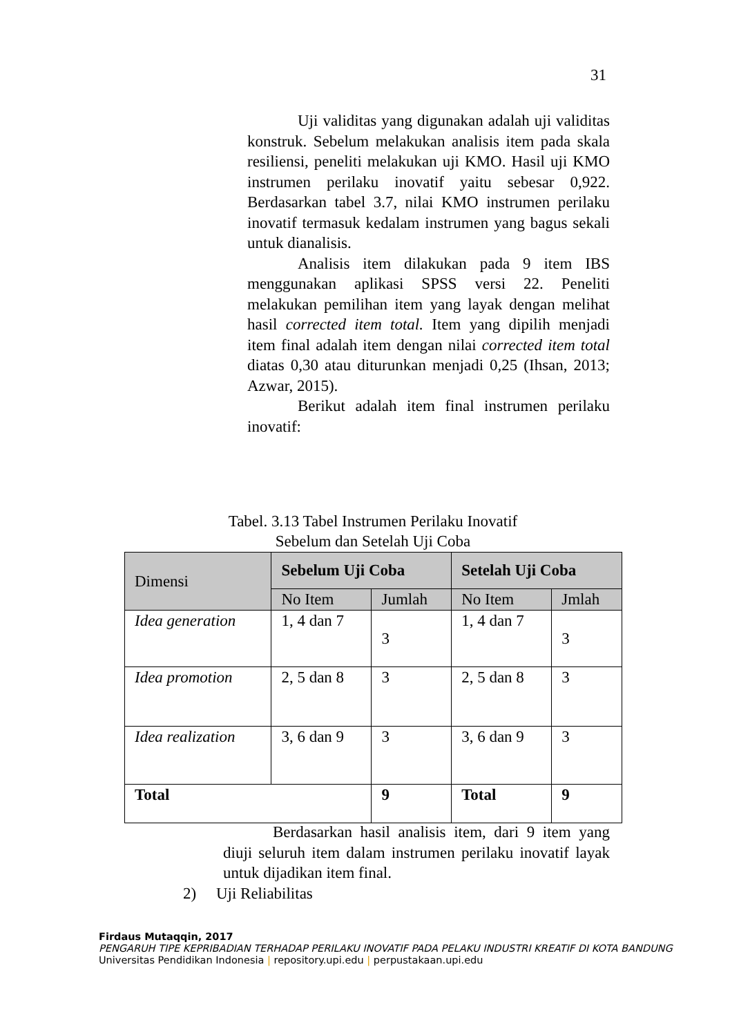31
Uji validitas yang digunakan adalah uji validitas konstruk. Sebelum melakukan analisis item pada skala resiliensi, peneliti melakukan uji KMO. Hasil uji KMO instrumen perilaku inovatif yaitu sebesar 0,922. Berdasarkan tabel 3.7, nilai KMO instrumen perilaku inovatif termasuk kedalam instrumen yang bagus sekali untuk dianalisis.
Analisis item dilakukan pada 9 item IBS menggunakan aplikasi SPSS versi 22. Peneliti melakukan pemilihan item yang layak dengan melihat hasil corrected item total. Item yang dipilih menjadi item final adalah item dengan nilai corrected item total diatas 0,30 atau diturunkan menjadi 0,25 (Ihsan, 2013; Azwar, 2015).
Berikut adalah item final instrumen perilaku inovatif:
Tabel. 3.13 Tabel Instrumen Perilaku Inovatif
Sebelum dan Setelah Uji Coba
| Dimensi | Sebelum Uji Coba | | Setelah Uji Coba | |
| --- | --- | --- | --- | --- |
| | No Item | Jumlah | No Item | Jmlah |
| Idea generation | 1, 4 dan 7 | 3 | 1, 4 dan 7 | 3 |
| Idea promotion | 2, 5 dan 8 | 3 | 2, 5 dan 8 | 3 |
| Idea realization | 3, 6 dan 9 | 3 | 3, 6 dan 9 | 3 |
| Total | | 9 | Total | 9 |
Berdasarkan hasil analisis item, dari 9 item yang diuji seluruh item dalam instrumen perilaku inovatif layak untuk dijadikan item final.
2) Uji Reliabilitas
Firdaus Mutaqqin, 2017
PENGARUH TIPE KEPRIBADIAN TERHADAP PERILAKU INOVATIF PADA PELAKU INDUSTRI KREATIF DI KOTA BANDUNG
Universitas Pendidikan Indonesia | repository.upi.edu | perpustakaan.upi.edu